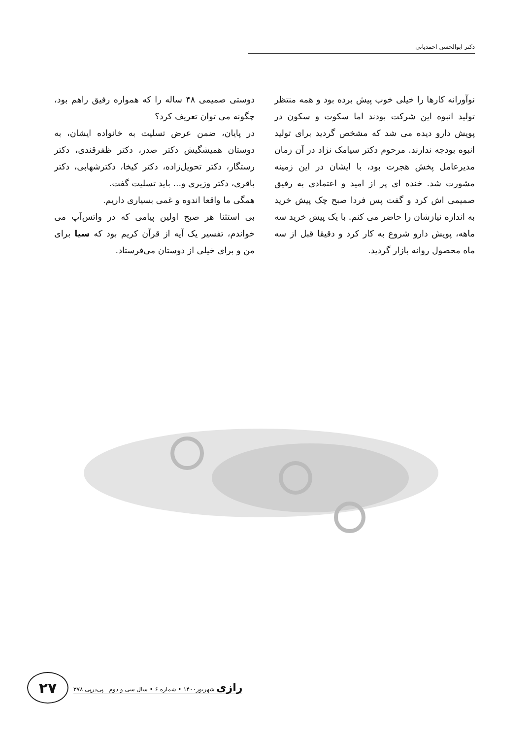دکتر ابوالحسن احمدیانی
نوآورانه کارها را خیلی خوب پیش برده بود و همه منتظر تولید انبوه این شرکت بودند اما سکوت و سکون در پویش دارو دیده می شد که مشخص گردید برای تولید انبوه بودجه ندارند. مرحوم دکتر سیامک نژاد در آن زمان مدیرعامل پخش هجرت بود، با ایشان در این زمینه مشورت شد. خنده ای پر از امید و اعتمادی به رفیق صمیمی اش کرد و گفت پس فردا صبح چک پیش خرید به اندازه نیازشان را حاضر می کنم. با یک پیش خرید سه ماهه، پویش دارو شروع به کار کرد و دقیقا قبل از سه ماه محصول روانه بازار گردید.
دوستی صمیمی ۴۸ ساله را که همواره رفیق راهم بود، چگونه می توان تعریف کرد؟
در پایان، ضمن عرض تسلیت به خانواده ایشان، به دوستان همیشگیش دکتر صدر، دکتر ظفرقندی، دکتر رستگار، دکتر تحویل‌زاده، دکتر کیخا، دکترشهابی، دکتر باقری، دکتر وزیری و... باید تسلیت گفت.
همگی ما واقعا اندوه و غمی بسیاری داریم.
بی استثنا هر صبح اولین پیامی که در واتس‌آپ می خواندم، تفسیر یک آیه از قرآن کریم بود که سیا برای من و برای خیلی از دوستان می‌فرستاد.
۲۷
رازی شهریور۱۴۰۰ • شماره ۶ • سال سی و دوم پی‌درپی ۳۷۸